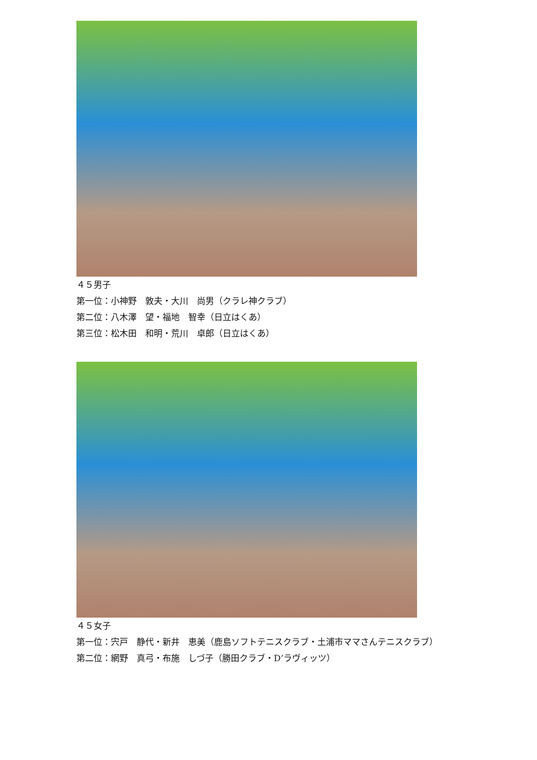４５男子
第一位：小神野　敦夫・大川　尚男（クラレ神クラブ）
第二位：八木澤　望・福地　智幸（日立はくあ）
第三位：松木田　和明・荒川　卓郎（日立はくあ）
４５女子
第一位：宍戸　静代・新井　恵美（鹿島ソフトテニスクラブ・土浦市ママさんテニスクラブ）
第二位：網野　真弓・布施　しづ子（勝田クラブ・D’ラヴィッツ）